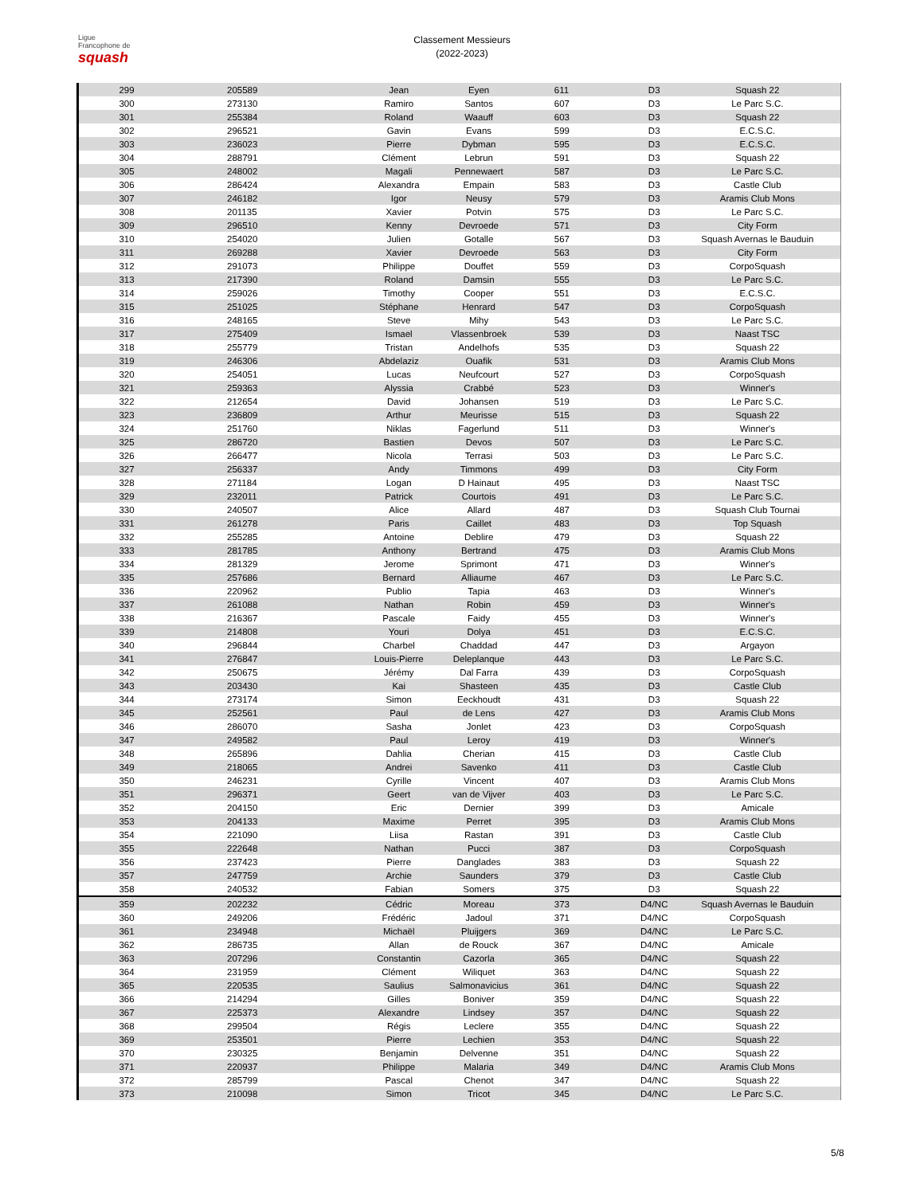Ligue
Francophone de
squash
Classement Messieurs
(2022-2023)
| 299 | 205589 | Jean | Eyen | 611 | D3 | Squash 22 |
| 300 | 273130 | Ramiro | Santos | 607 | D3 | Le Parc S.C. |
| 301 | 255384 | Roland | Waauff | 603 | D3 | Squash 22 |
| 302 | 296521 | Gavin | Evans | 599 | D3 | E.C.S.C. |
| 303 | 236023 | Pierre | Dybman | 595 | D3 | E.C.S.C. |
| 304 | 288791 | Clément | Lebrun | 591 | D3 | Squash 22 |
| 305 | 248002 | Magali | Pennewaert | 587 | D3 | Le Parc S.C. |
| 306 | 286424 | Alexandra | Empain | 583 | D3 | Castle Club |
| 307 | 246182 | Igor | Neusy | 579 | D3 | Aramis Club Mons |
| 308 | 201135 | Xavier | Potvin | 575 | D3 | Le Parc S.C. |
| 309 | 296510 | Kenny | Devroede | 571 | D3 | City Form |
| 310 | 254020 | Julien | Gotalle | 567 | D3 | Squash Avernas le Bauduin |
| 311 | 269288 | Xavier | Devroede | 563 | D3 | City Form |
| 312 | 291073 | Philippe | Douffet | 559 | D3 | CorpoSquash |
| 313 | 217390 | Roland | Damsin | 555 | D3 | Le Parc S.C. |
| 314 | 259026 | Timothy | Cooper | 551 | D3 | E.C.S.C. |
| 315 | 251025 | Stéphane | Henrard | 547 | D3 | CorpoSquash |
| 316 | 248165 | Steve | Mihy | 543 | D3 | Le Parc S.C. |
| 317 | 275409 | Ismael | Vlassenbroek | 539 | D3 | Naast TSC |
| 318 | 255779 | Tristan | Andelhofs | 535 | D3 | Squash 22 |
| 319 | 246306 | Abdelaziz | Ouafik | 531 | D3 | Aramis Club Mons |
| 320 | 254051 | Lucas | Neufcourt | 527 | D3 | CorpoSquash |
| 321 | 259363 | Alyssia | Crabbé | 523 | D3 | Winner's |
| 322 | 212654 | David | Johansen | 519 | D3 | Le Parc S.C. |
| 323 | 236809 | Arthur | Meurisse | 515 | D3 | Squash 22 |
| 324 | 251760 | Niklas | Fagerlund | 511 | D3 | Winner's |
| 325 | 286720 | Bastien | Devos | 507 | D3 | Le Parc S.C. |
| 326 | 266477 | Nicola | Terrasi | 503 | D3 | Le Parc S.C. |
| 327 | 256337 | Andy | Timmons | 499 | D3 | City Form |
| 328 | 271184 | Logan | D Hainaut | 495 | D3 | Naast TSC |
| 329 | 232011 | Patrick | Courtois | 491 | D3 | Le Parc S.C. |
| 330 | 240507 | Alice | Allard | 487 | D3 | Squash Club Tournai |
| 331 | 261278 | Paris | Caillet | 483 | D3 | Top Squash |
| 332 | 255285 | Antoine | Deblire | 479 | D3 | Squash 22 |
| 333 | 281785 | Anthony | Bertrand | 475 | D3 | Aramis Club Mons |
| 334 | 281329 | Jerome | Sprimont | 471 | D3 | Winner's |
| 335 | 257686 | Bernard | Alliaume | 467 | D3 | Le Parc S.C. |
| 336 | 220962 | Publio | Tapia | 463 | D3 | Winner's |
| 337 | 261088 | Nathan | Robin | 459 | D3 | Winner's |
| 338 | 216367 | Pascale | Faidy | 455 | D3 | Winner's |
| 339 | 214808 | Youri | Dolya | 451 | D3 | E.C.S.C. |
| 340 | 296844 | Charbel | Chaddad | 447 | D3 | Argayon |
| 341 | 276847 | Louis-Pierre | Deleplanque | 443 | D3 | Le Parc S.C. |
| 342 | 250675 | Jérémy | Dal Farra | 439 | D3 | CorpoSquash |
| 343 | 203430 | Kai | Shasteen | 435 | D3 | Castle Club |
| 344 | 273174 | Simon | Eeckhoudt | 431 | D3 | Squash 22 |
| 345 | 252561 | Paul | de Lens | 427 | D3 | Aramis Club Mons |
| 346 | 286070 | Sasha | Jonlet | 423 | D3 | CorpoSquash |
| 347 | 249582 | Paul | Leroy | 419 | D3 | Winner's |
| 348 | 265896 | Dahlia | Cherian | 415 | D3 | Castle Club |
| 349 | 218065 | Andrei | Savenko | 411 | D3 | Castle Club |
| 350 | 246231 | Cyrille | Vincent | 407 | D3 | Aramis Club Mons |
| 351 | 296371 | Geert | van de Vijver | 403 | D3 | Le Parc S.C. |
| 352 | 204150 | Eric | Dernier | 399 | D3 | Amicale |
| 353 | 204133 | Maxime | Perret | 395 | D3 | Aramis Club Mons |
| 354 | 221090 | Liisa | Rastan | 391 | D3 | Castle Club |
| 355 | 222648 | Nathan | Pucci | 387 | D3 | CorpoSquash |
| 356 | 237423 | Pierre | Danglades | 383 | D3 | Squash 22 |
| 357 | 247759 | Archie | Saunders | 379 | D3 | Castle Club |
| 358 | 240532 | Fabian | Somers | 375 | D3 | Squash 22 |
| 359 | 202232 | Cédric | Moreau | 373 | D4/NC | Squash Avernas le Bauduin |
| 360 | 249206 | Frédéric | Jadoul | 371 | D4/NC | CorpoSquash |
| 361 | 234948 | Michaël | Pluijgers | 369 | D4/NC | Le Parc S.C. |
| 362 | 286735 | Allan | de Rouck | 367 | D4/NC | Amicale |
| 363 | 207296 | Constantin | Cazorla | 365 | D4/NC | Squash 22 |
| 364 | 231959 | Clément | Wiliquet | 363 | D4/NC | Squash 22 |
| 365 | 220535 | Saulius | Salmonavicius | 361 | D4/NC | Squash 22 |
| 366 | 214294 | Gilles | Boniver | 359 | D4/NC | Squash 22 |
| 367 | 225373 | Alexandre | Lindsey | 357 | D4/NC | Squash 22 |
| 368 | 299504 | Régis | Leclere | 355 | D4/NC | Squash 22 |
| 369 | 253501 | Pierre | Lechien | 353 | D4/NC | Squash 22 |
| 370 | 230325 | Benjamin | Delvenne | 351 | D4/NC | Squash 22 |
| 371 | 220937 | Philippe | Malaria | 349 | D4/NC | Aramis Club Mons |
| 372 | 285799 | Pascal | Chenot | 347 | D4/NC | Squash 22 |
| 373 | 210098 | Simon | Tricot | 345 | D4/NC | Le Parc S.C. |
5/8